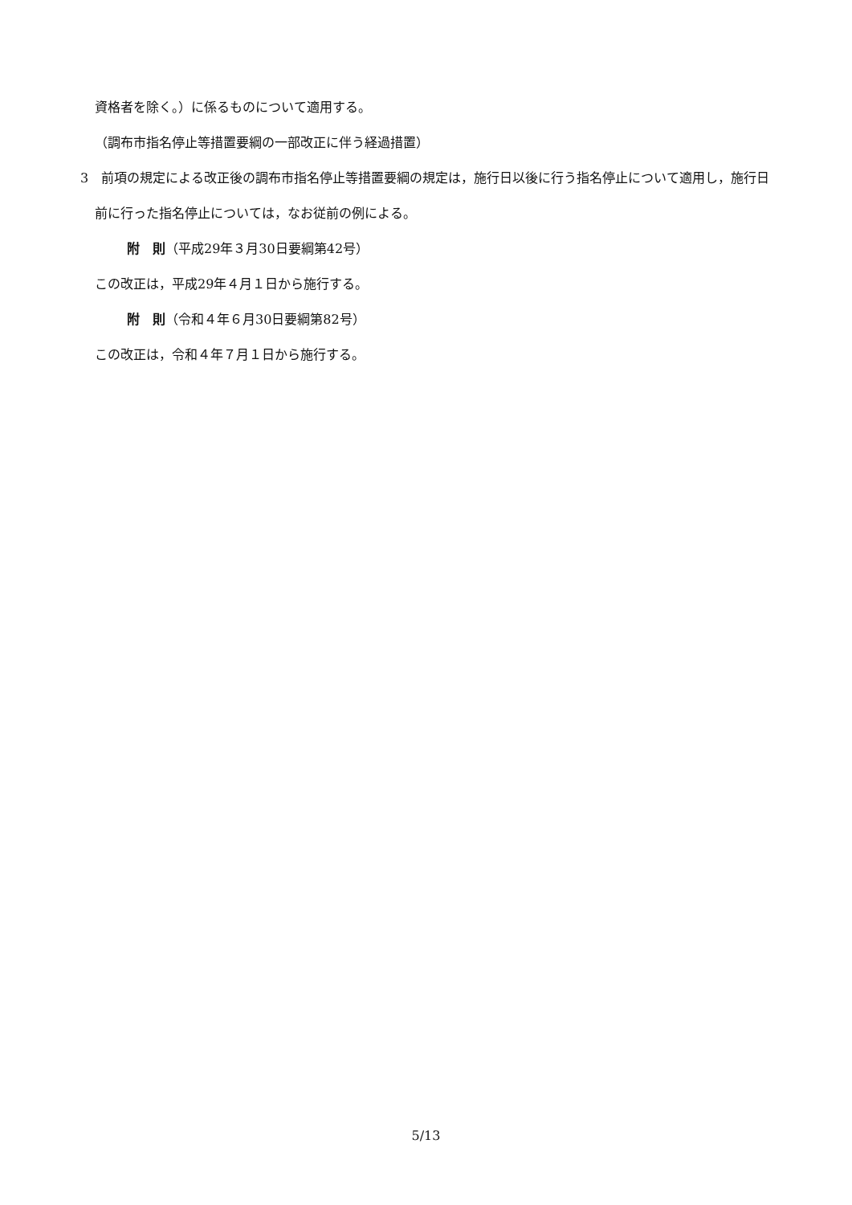資格者を除く。）に係るものについて適用する。
（調布市指名停止等措置要綱の一部改正に伴う経過措置）
3　前項の規定による改正後の調布市指名停止等措置要綱の規定は，施行日以後に行う指名停止について適用し，施行日前に行った指名停止については，なお従前の例による。
附　則（平成29年３月30日要綱第42号）
この改正は，平成29年４月１日から施行する。
附　則（令和４年６月30日要綱第82号）
この改正は，令和４年７月１日から施行する。
5/13